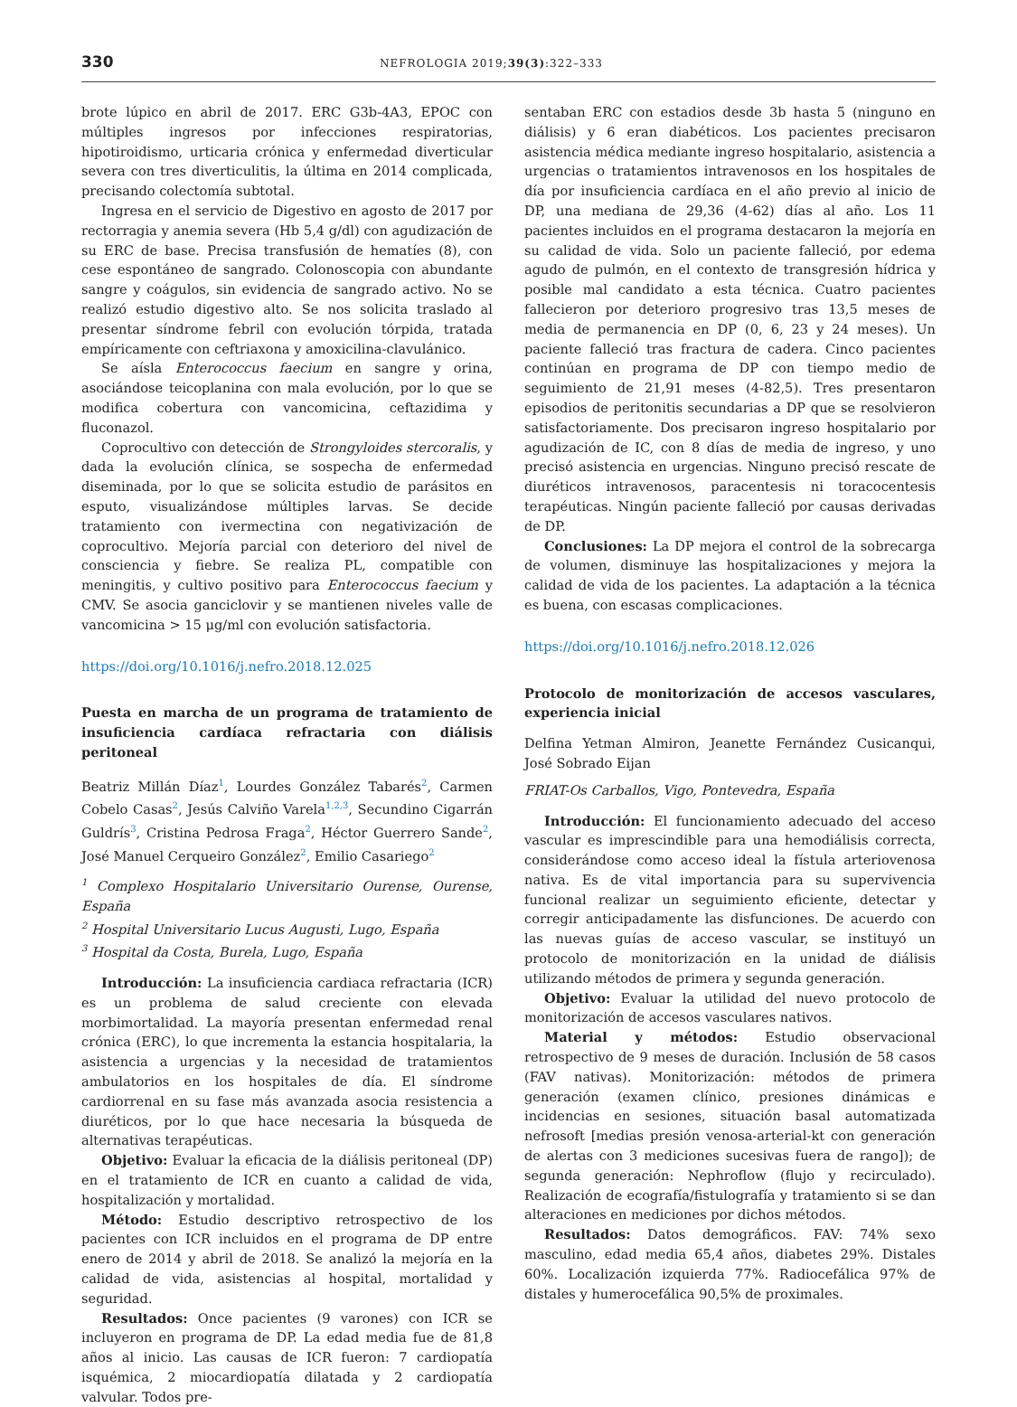330 NEFROLOGIA 2019;39(3):322–333
brote lúpico en abril de 2017. ERC G3b-4A3, EPOC con múltiples ingresos por infecciones respiratorias, hipotiroidismo, urticaria crónica y enfermedad diverticular severa con tres diverticulitis, la última en 2014 complicada, precisando colectomía subtotal.
Ingresa en el servicio de Digestivo en agosto de 2017 por rectorragia y anemia severa (Hb 5,4 g/dl) con agudización de su ERC de base. Precisa transfusión de hematíes (8), con cese espontáneo de sangrado. Colonoscopia con abundante sangre y coágulos, sin evidencia de sangrado activo. No se realizó estudio digestivo alto. Se nos solicita traslado al presentar síndrome febril con evolución tórpida, tratada empíricamente con ceftriaxona y amoxicilina-clavulánico.
Se aísla Enterococcus faecium en sangre y orina, asociándose teicoplanina con mala evolución, por lo que se modifica cobertura con vancomicina, ceftazidima y fluconazol.
Coprocultivo con detección de Strongyloides stercoralis, y dada la evolución clínica, se sospecha de enfermedad diseminada, por lo que se solicita estudio de parásitos en esputo, visualizándose múltiples larvas. Se decide tratamiento con ivermectina con negativización de coprocultivo. Mejoría parcial con deterioro del nivel de consciencia y fiebre. Se realiza PL, compatible con meningitis, y cultivo positivo para Enterococcus faecium y CMV. Se asocia ganciclovir y se mantienen niveles valle de vancomicina > 15 μg/ml con evolución satisfactoria.
https://doi.org/10.1016/j.nefro.2018.12.025
Puesta en marcha de un programa de tratamiento de insuficiencia cardíaca refractaria con diálisis peritoneal
Beatriz Millán Díaz<sup>1</sup>, Lourdes González Tabarés<sup>2</sup>, Carmen Cobelo Casas<sup>2</sup>, Jesús Calviño Varela<sup>1,2,3</sup>, Secundino Cigarrán Guldrís<sup>3</sup>, Cristina Pedrosa Fraga<sup>2</sup>, Héctor Guerrero Sande<sup>2</sup>, José Manuel Cerqueiro González<sup>2</sup>, Emilio Casariego<sup>2</sup>
<sup>1</sup> Complexo Hospitalario Universitario Ourense, Ourense, España
<sup>2</sup> Hospital Universitario Lucus Augusti, Lugo, España
<sup>3</sup> Hospital da Costa, Burela, Lugo, España
Introducción: La insuficiencia cardiaca refractaria (ICR) es un problema de salud creciente con elevada morbimortalidad. La mayoría presentan enfermedad renal crónica (ERC), lo que incrementa la estancia hospitalaria, la asistencia a urgencias y la necesidad de tratamientos ambulatorios en los hospitales de día. El síndrome cardiorrenal en su fase más avanzada asocia resistencia a diuréticos, por lo que hace necesaria la búsqueda de alternativas terapéuticas.
Objetivo: Evaluar la eficacia de la diálisis peritoneal (DP) en el tratamiento de ICR en cuanto a calidad de vida, hospitalización y mortalidad.
Método: Estudio descriptivo retrospectivo de los pacientes con ICR incluidos en el programa de DP entre enero de 2014 y abril de 2018. Se analizó la mejoría en la calidad de vida, asistencias al hospital, mortalidad y seguridad.
Resultados: Once pacientes (9 varones) con ICR se incluyeron en programa de DP. La edad media fue de 81,8 años al inicio. Las causas de ICR fueron: 7 cardiopatía isquémica, 2 miocardiopatía dilatada y 2 cardiopatía valvular. Todos pre-
sentaban ERC con estadios desde 3b hasta 5 (ninguno en diálisis) y 6 eran diabéticos. Los pacientes precisaron asistencia médica mediante ingreso hospitalario, asistencia a urgencias o tratamientos intravenosos en los hospitales de día por insuficiencia cardíaca en el año previo al inicio de DP, una mediana de 29,36 (4-62) días al año. Los 11 pacientes incluidos en el programa destacaron la mejoría en su calidad de vida. Solo un paciente falleció, por edema agudo de pulmón, en el contexto de transgresión hídrica y posible mal candidato a esta técnica. Cuatro pacientes fallecieron por deterioro progresivo tras 13,5 meses de media de permanencia en DP (0, 6, 23 y 24 meses). Un paciente falleció tras fractura de cadera. Cinco pacientes continúan en programa de DP con tiempo medio de seguimiento de 21,91 meses (4-82,5). Tres presentaron episodios de peritonitis secundarias a DP que se resolvieron satisfactoriamente. Dos precisaron ingreso hospitalario por agudización de IC, con 8 días de media de ingreso, y uno precisó asistencia en urgencias. Ninguno precisó rescate de diuréticos intravenosos, paracentesis ni toracocentesis terapéuticas. Ningún paciente falleció por causas derivadas de DP.
Conclusiones: La DP mejora el control de la sobrecarga de volumen, disminuye las hospitalizaciones y mejora la calidad de vida de los pacientes. La adaptación a la técnica es buena, con escasas complicaciones.
https://doi.org/10.1016/j.nefro.2018.12.026
Protocolo de monitorización de accesos vasculares, experiencia inicial
Delfina Yetman Almiron, Jeanette Fernández Cusicanqui, José Sobrado Eijan
FRIAT-Os Carballos, Vigo, Pontevedra, España
Introducción: El funcionamiento adecuado del acceso vascular es imprescindible para una hemodiálisis correcta, considerándose como acceso ideal la fístula arteriovenosa nativa. Es de vital importancia para su supervivencia funcional realizar un seguimiento eficiente, detectar y corregir anticipadamente las disfunciones. De acuerdo con las nuevas guías de acceso vascular, se instituyó un protocolo de monitorización en la unidad de diálisis utilizando métodos de primera y segunda generación.
Objetivo: Evaluar la utilidad del nuevo protocolo de monitorización de accesos vasculares nativos.
Material y métodos: Estudio observacional retrospectivo de 9 meses de duración. Inclusión de 58 casos (FAV nativas). Monitorización: métodos de primera generación (examen clínico, presiones dinámicas e incidencias en sesiones, situación basal automatizada nefrosoft [medias presión venosa-arterial-kt con generación de alertas con 3 mediciones sucesivas fuera de rango]); de segunda generación: Nephroflow (flujo y recirculado). Realización de ecografía/fistulografía y tratamiento si se dan alteraciones en mediciones por dichos métodos.
Resultados: Datos demográficos. FAV: 74% sexo masculino, edad media 65,4 años, diabetes 29%. Distales 60%. Localización izquierda 77%. Radiocefálica 97% de distales y humerocefálica 90,5% de proximales.